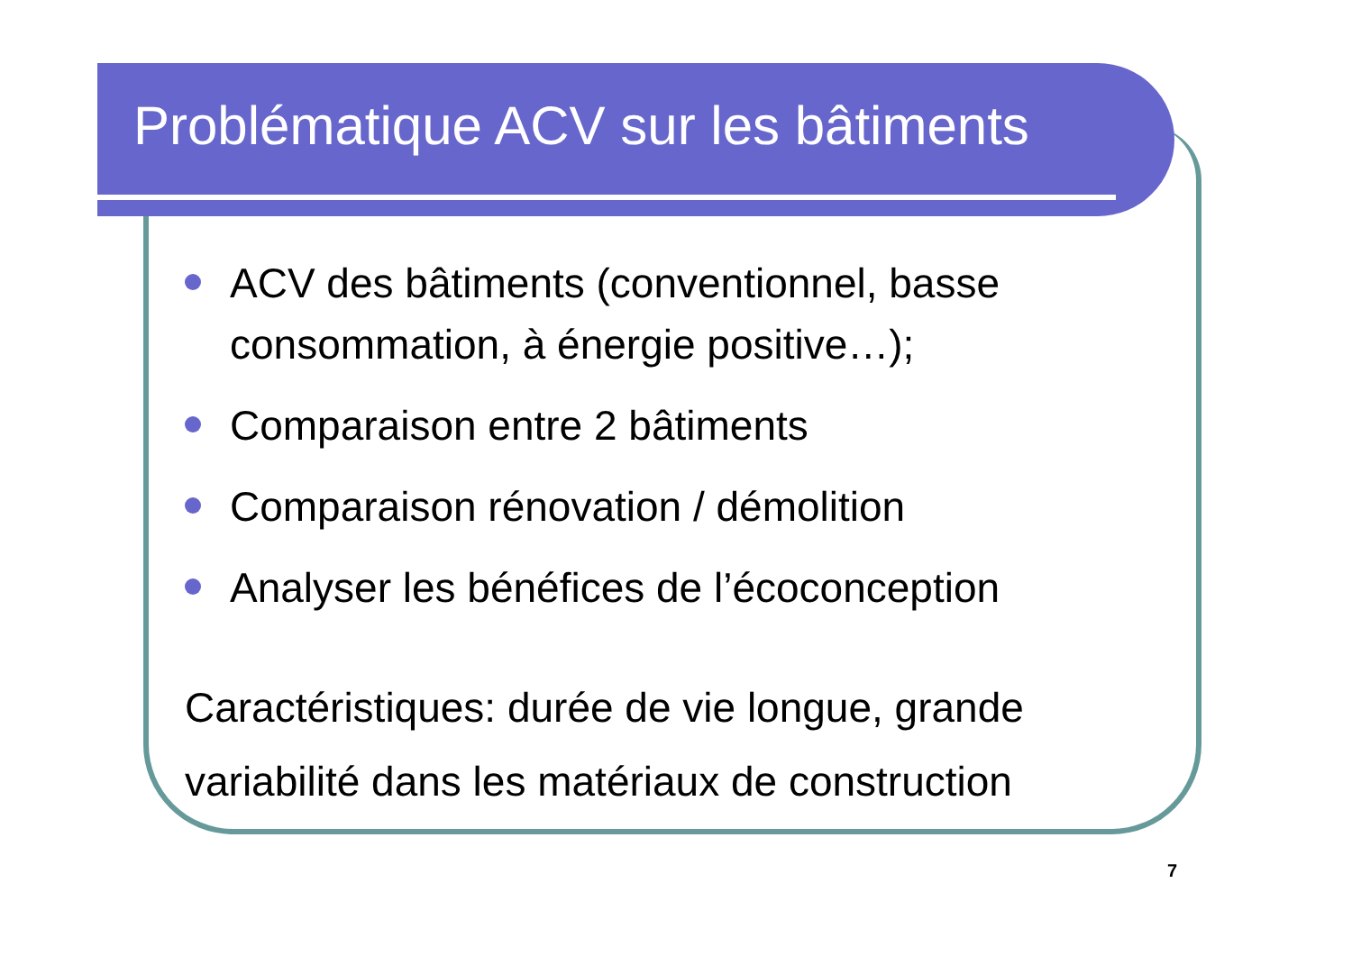Problématique ACV sur les bâtiments
ACV des bâtiments (conventionnel, basse consommation, à énergie positive…);
Comparaison entre 2 bâtiments
Comparaison rénovation / démolition
Analyser les bénéfices de l’écoconception
Caractéristiques: durée de vie longue, grande variabilité dans les matériaux de construction
7